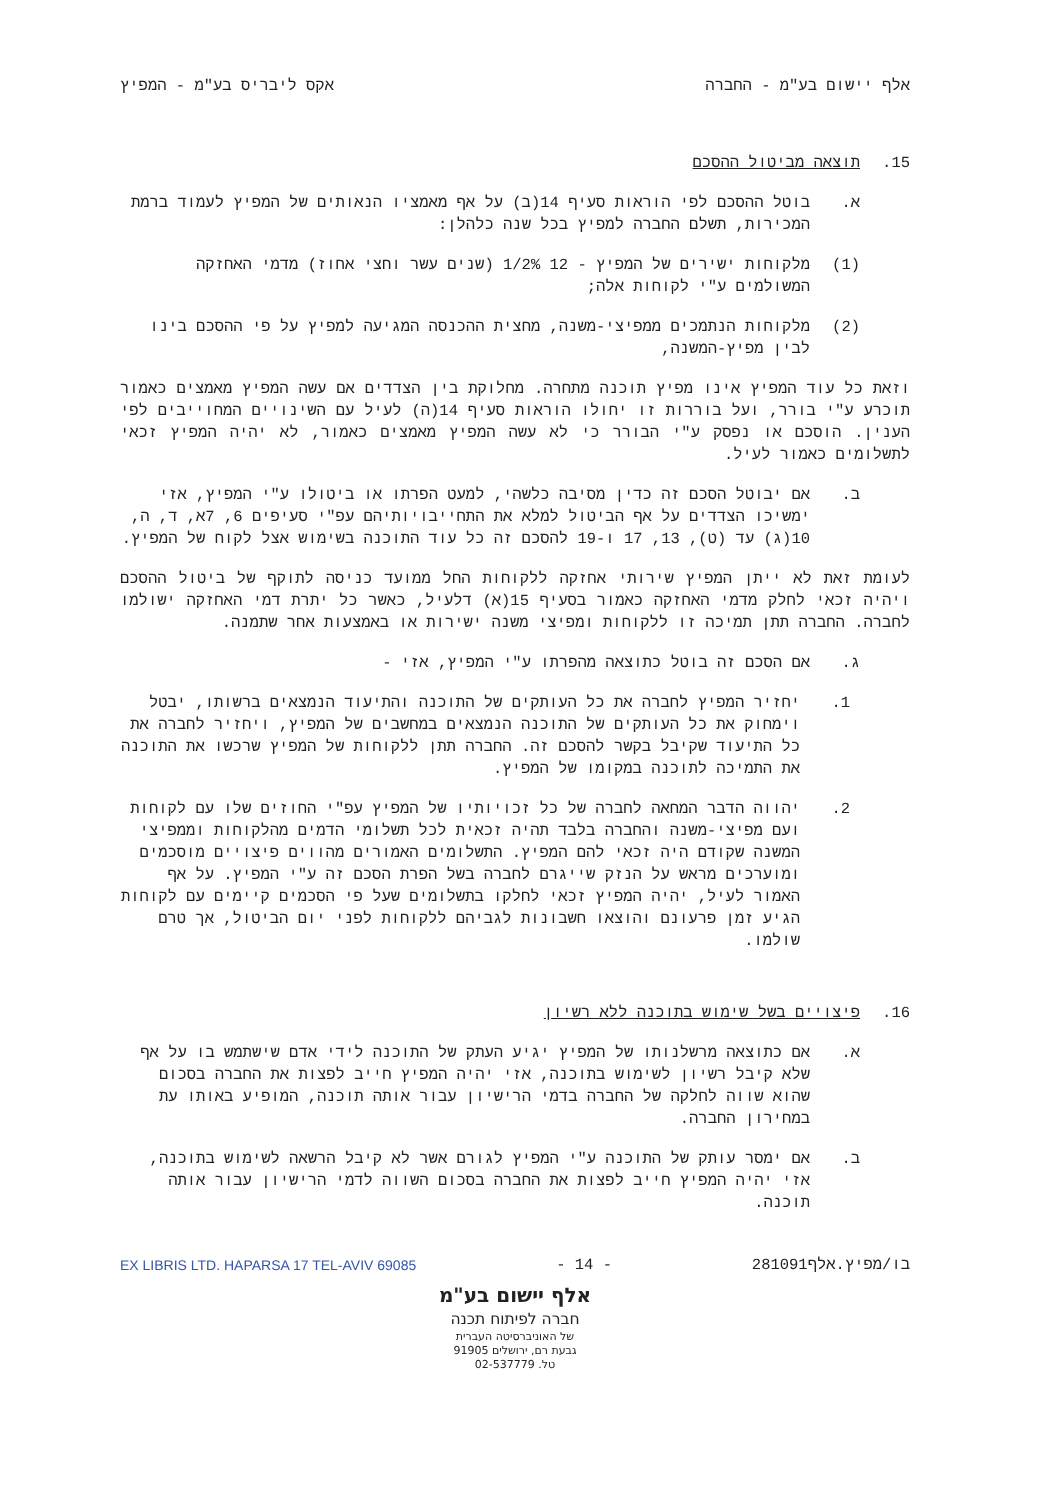אלף יישום בע"מ - החברה אקס ליבריס בע"מ - המפיץ
15. תוצאה מביטול ההסכם
א. בוטל ההסכם לפי הוראות סעיף 14(ב) על אף מאמציו הנאותים של המפיץ לעמוד ברמת המכירות, תשלם החברה למפיץ בכל שנה כלהלן:
(1) מלקוחות ישירים של המפיץ - 12 1/2% (שנים עשר וחצי אחוז) מדמי האחזקה המשולמים ע"י לקוחות אלה;
(2) מלקוחות הנתמכים ממפיצי-משנה, מחצית ההכנסה המגיעה למפיץ על פי ההסכם בינו לבין מפיץ-המשנה,
וזאת כל עוד המפיץ אינו מפיץ תוכנה מתחרה. מחלוקת בין הצדדים אם עשה המפיץ מאמצים כאמור תוכרע ע"י בורר, ועל בוררות זו יחולו הוראות סעיף 14(ה) לעיל עם השינויים המחוייבים לפי הענין. הוסכם או נפסק ע"י הבורר כי לא עשה המפיץ מאמצים כאמור, לא יהיה המפיץ זכאי לתשלומים כאמור לעיל.
ב. אם יבוטל הסכם זה כדין מסיבה כלשהי, למעט הפרתו או ביטולו ע"י המפיץ, אזי ימשיכו הצדדים על אף הביטול למלא את התחייבויותיהם עפ"י סעיפים 6, 7א, ד, ה, 10(ג) עד (ט), 13, 17 ו-19 להסכם זה כל עוד התוכנה בשימוש אצל לקוח של המפיץ.
לעומת זאת לא ייתן המפיץ שירותי אחזקה ללקוחות החל ממועד כניסה לתוקף של ביטול ההסכם ויהיה זכאי לחלק מדמי האחזקה כאמור בסעיף 15(א) דלעיל, כאשר כל יתרת דמי האחזקה ישולמו לחברה. החברה תתן תמיכה זו ללקוחות ומפיצי משנה ישירות או באמצעות אחר שתמנה.
ג. אם הסכם זה בוטל כתוצאה מהפרתו ע"י המפיץ, אזי -
1. יחזיר המפיץ לחברה את כל העותקים של התוכנה והתיעוד הנמצאים ברשותו, יבטל וימחוק את כל העותקים של התוכנה הנמצאים במחשבים של המפיץ, ויחזיר לחברה את כל התיעוד שקיבל בקשר להסכם זה. החברה תתן ללקוחות של המפיץ שרכשו את התוכנה את התמיכה לתוכנה במקומו של המפיץ.
2. יהווה הדבר המחאה לחברה של כל זכויותיו של המפיץ עפ"י החוזים שלו עם לקוחות ועם מפיצי-משנה והחברה בלבד תהיה זכאית לכל תשלומי הדמים מהלקוחות וממפיצי המשנה שקודם היה זכאי להם המפיץ. התשלומים האמורים מהווים פיצויים מוסכמים ומוערכים מראש על הנזק שייגרם לחברה בשל הפרת הסכם זה ע"י המפיץ. על אף האמור לעיל, יהיה המפיץ זכאי לחלקו בתשלומים שעל פי הסכמים קיימים עם לקוחות הגיע זמן פרעונם והוצאו חשבונות לגביהם ללקוחות לפני יום הביטול, אך טרם שולמו.
16. פיצויים בשל שימוש בתוכנה ללא רשיון
א. אם כתוצאה מרשלנותו של המפיץ יגיע העתק של התוכנה לידי אדם שישתמש בו על אף שלא קיבל רשיון לשימוש בתוכנה, אזי יהיה המפיץ חייב לפצות את החברה בסכום שהוא שווה לחלקה של החברה בדמי הרישיון עבור אותה תוכנה, המופיע באותו עת במחירון החברה.
ב. אם ימסר עותק של התוכנה ע"י המפיץ לגורם אשר לא קיבל הרשאה לשימוש בתוכנה, אזי יהיה המפיץ חייב לפצות את החברה בסכום השווה לדמי הרישיון עבור אותה תוכנה.
בו/מפיץ.אלף281091 - 14 - EX LIBRIS LTD. HAPARSA 17 TEL-AVIV 69085
אלף יישום בע"מ
חברה לפיתוח תכנה
של האוניברסיטה העברית
גבעת רם, ירושלים 91905
טל. 02-537779